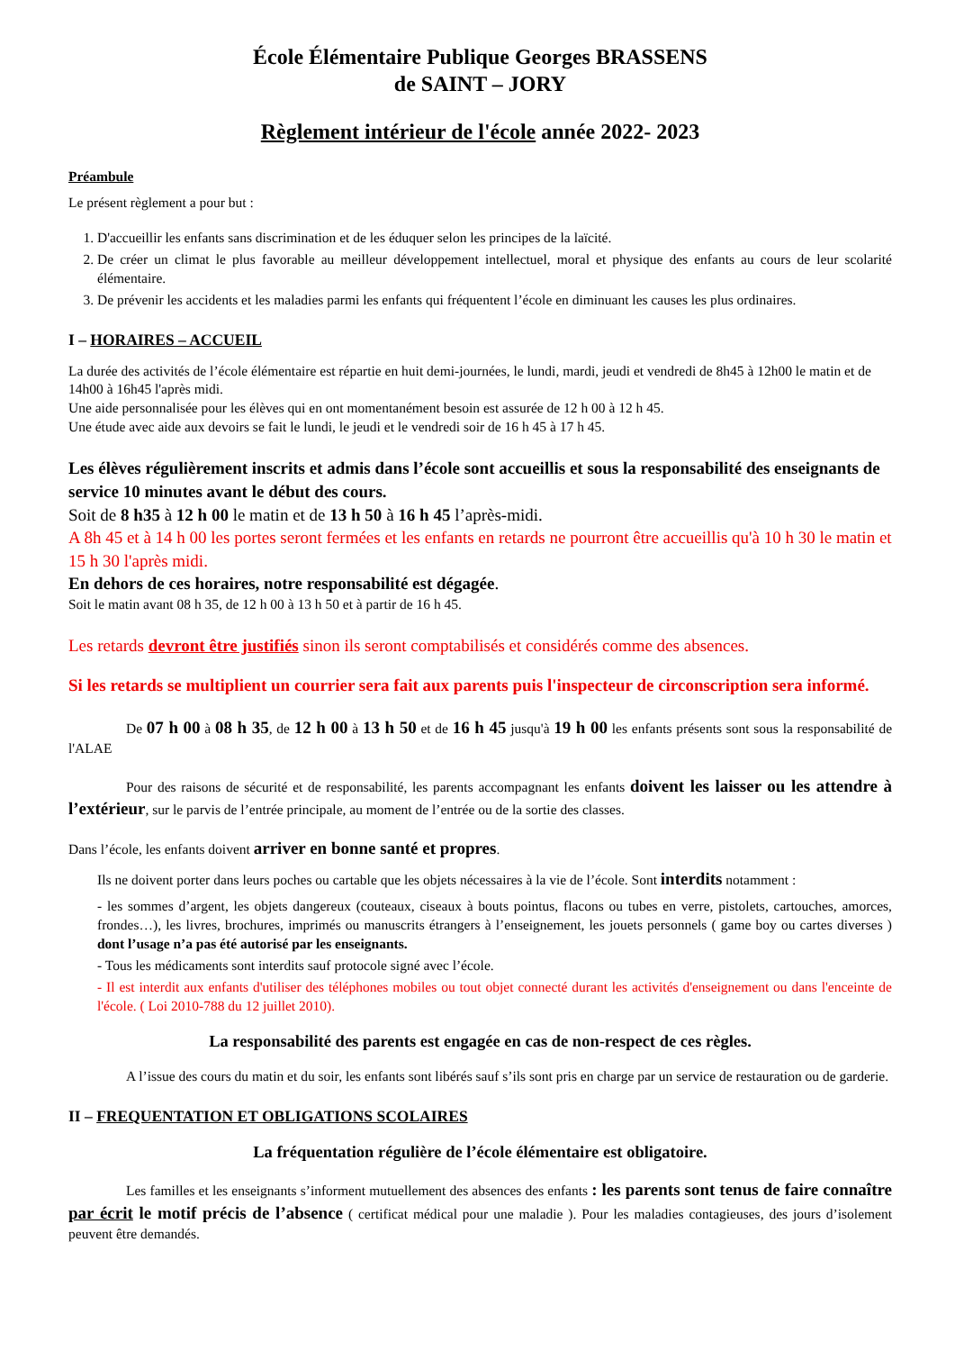École Élémentaire Publique Georges BRASSENS
de SAINT – JORY
Règlement intérieur de l'école année 2022- 2023
Préambule
Le présent règlement a pour but :
1. D'accueillir les enfants sans discrimination et de les éduquer selon les principes de la laïcité.
2. De créer un climat le plus favorable au meilleur développement intellectuel, moral et physique des enfants au cours de leur scolarité élémentaire.
3. De prévenir les accidents et les maladies parmi les enfants qui fréquentent l’école en diminuant les causes les plus ordinaires.
I – HORAIRES – ACCUEIL
La durée des activités de l’école élémentaire est répartie en huit demi-journées, le lundi, mardi, jeudi et vendredi de 8h45 à 12h00 le matin et de 14h00 à 16h45 l'après midi.
Une aide personnalisée pour les élèves qui en ont momentanément besoin est assurée de 12 h 00 à 12 h 45.
Une étude avec aide aux devoirs se fait le lundi, le jeudi et le vendredi soir de 16 h 45 à 17 h 45.
Les élèves régulièrement inscrits et admis dans l’école sont accueillis et sous la responsabilité des enseignants de service 10 minutes avant le début des cours.
Soit de 8 h35 à 12 h 00 le matin et de 13 h 50 à 16 h 45 l’après-midi.
A 8h 45 et à 14 h 00 les portes seront fermées et les enfants en retards ne pourront être accueillis qu'à 10 h 30 le matin et 15 h 30 l'après midi.
En dehors de ces horaires, notre responsabilité est dégagée.
Soit le matin avant 08 h 35, de 12 h 00 à 13 h 50 et à partir de 16 h 45.
Les retards devront être justifiés sinon ils seront comptabilisés et considérés comme des absences.
Si les retards se multiplient un courrier sera fait aux parents puis l'inspecteur de circonscription sera informé.
De 07 h 00 à 08 h 35, de 12 h 00 à 13 h 50 et de 16 h 45 jusqu'à 19 h 00 les enfants présents sont sous la responsabilité de l'ALAE
Pour des raisons de sécurité et de responsabilité, les parents accompagnant les enfants doivent les laisser ou les attendre à l’extérieur, sur le parvis de l’entrée principale, au moment de l’entrée ou de la sortie des classes.
Dans l’école, les enfants doivent arriver en bonne santé et propres.
Ils ne doivent porter dans leurs poches ou cartable que les objets nécessaires à la vie de l’école. Sont interdits notamment :
- les sommes d’argent, les objets dangereux (couteaux, ciseaux à bouts pointus, flacons ou tubes en verre, pistolets, cartouches, amorces, frondes…), les livres, brochures, imprimés ou manuscrits étrangers à l’enseignement, les jouets personnels ( game boy ou cartes diverses ) dont l’usage n’a pas été autorisé par les enseignants.
- Tous les médicaments sont interdits sauf protocole signé avec l’école.
- Il est interdit aux enfants d'utiliser des téléphones mobiles ou tout objet connecté durant les activités d'enseignement ou dans l'enceinte de l'école. ( Loi 2010-788 du 12 juillet 2010).
La responsabilité des parents est engagée en cas de non-respect de ces règles.
A l’issue des cours du matin et du soir, les enfants sont libérés sauf s’ils sont pris en charge par un service de restauration ou de garderie.
II – FREQUENTATION ET OBLIGATIONS SCOLAIRES
La fréquentation régulière de l’école élémentaire est obligatoire.
Les familles et les enseignants s’informent mutuellement des absences des enfants : les parents sont tenus de faire connaître par écrit le motif précis de l’absence ( certificat médical pour une maladie ). Pour les maladies contagieuses, des jours d’isolement peuvent être demandés.